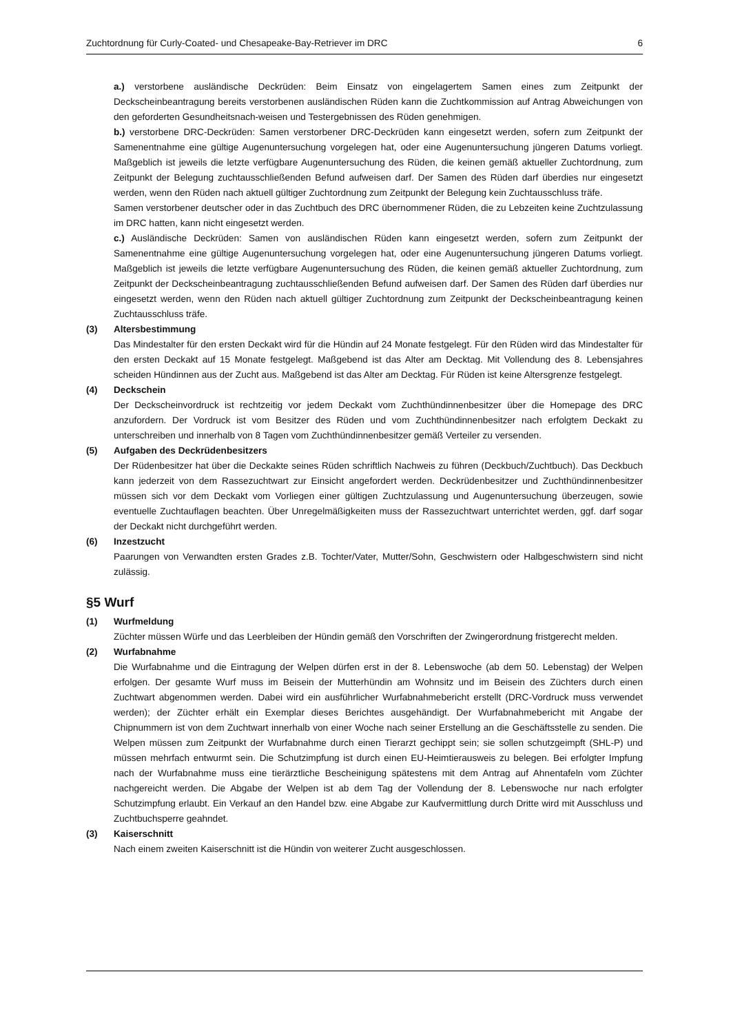Zuchtordnung für Curly-Coated- und Chesapeake-Bay-Retriever im DRC 6
a.) verstorbene ausländische Deckrüden: Beim Einsatz von eingelagertem Samen eines zum Zeitpunkt der Deckscheinbeantragung bereits verstorbenen ausländischen Rüden kann die Zuchtkommission auf Antrag Abweichungen von den geforderten Gesundheitsnach-weisen und Testergebnissen des Rüden genehmigen.
b.) verstorbene DRC-Deckrüden: Samen verstorbener DRC-Deckrüden kann eingesetzt werden, sofern zum Zeitpunkt der Samenentnahme eine gültige Augenuntersuchung vorgelegen hat, oder eine Augenuntersuchung jüngeren Datums vorliegt. Maßgeblich ist jeweils die letzte verfügbare Augenuntersuchung des Rüden, die keinen gemäß aktueller Zuchtordnung, zum Zeitpunkt der Belegung zuchtausschließenden Befund aufweisen darf. Der Samen des Rüden darf überdies nur eingesetzt werden, wenn den Rüden nach aktuell gültiger Zuchtordnung zum Zeitpunkt der Belegung kein Zuchtausschluss träfe.
Samen verstorbener deutscher oder in das Zuchtbuch des DRC übernommener Rüden, die zu Lebzeiten keine Zuchtzulassung im DRC hatten, kann nicht eingesetzt werden.
c.) Ausländische Deckrüden: Samen von ausländischen Rüden kann eingesetzt werden, sofern zum Zeitpunkt der Samenentnahme eine gültige Augenuntersuchung vorgelegen hat, oder eine Augenuntersuchung jüngeren Datums vorliegt. Maßgeblich ist jeweils die letzte verfügbare Augenuntersuchung des Rüden, die keinen gemäß aktueller Zuchtordnung, zum Zeitpunkt der Deckscheinbeantragung zuchtausschließenden Befund aufweisen darf. Der Samen des Rüden darf überdies nur eingesetzt werden, wenn den Rüden nach aktuell gültiger Zuchtordnung zum Zeitpunkt der Deckscheinbeantragung keinen Zuchtausschluss träfe.
(3) Altersbestimmung
Das Mindestalter für den ersten Deckakt wird für die Hündin auf 24 Monate festgelegt. Für den Rüden wird das Mindestalter für den ersten Deckakt auf 15 Monate festgelegt. Maßgebend ist das Alter am Decktag. Mit Vollendung des 8. Lebensjahres scheiden Hündinnen aus der Zucht aus. Maßgebend ist das Alter am Decktag. Für Rüden ist keine Altersgrenze festgelegt.
(4) Deckschein
Der Deckscheinvordruck ist rechtzeitig vor jedem Deckakt vom Zuchthündinnenbesitzer über die Homepage des DRC anzufordern. Der Vordruck ist vom Besitzer des Rüden und vom Zuchthündinnenbesitzer nach erfolgtem Deckakt zu unterschreiben und innerhalb von 8 Tagen vom Zuchthündinnenbesitzer gemäß Verteiler zu versenden.
(5) Aufgaben des Deckrüdenbesitzers
Der Rüdenbesitzer hat über die Deckakte seines Rüden schriftlich Nachweis zu führen (Deckbuch/Zuchtbuch). Das Deckbuch kann jederzeit von dem Rassezuchtwart zur Einsicht angefordert werden. Deckrüdenbesitzer und Zuchthündinnenbesitzer müssen sich vor dem Deckakt vom Vorliegen einer gültigen Zuchtzulassung und Augenuntersuchung überzeugen, sowie eventuelle Zuchtauflagen beachten. Über Unregelmäßigkeiten muss der Rassezuchtwart unterrichtet werden, ggf. darf sogar der Deckakt nicht durchgeführt werden.
(6) Inzestzucht
Paarungen von Verwandten ersten Grades z.B. Tochter/Vater, Mutter/Sohn, Geschwistern oder Halbgeschwistern sind nicht zulässig.
§5 Wurf
(1) Wurfmeldung
Züchter müssen Würfe und das Leerbleiben der Hündin gemäß den Vorschriften der Zwingerordnung fristgerecht melden.
(2) Wurfabnahme
Die Wurfabnahme und die Eintragung der Welpen dürfen erst in der 8. Lebenswoche (ab dem 50. Lebenstag) der Welpen erfolgen. Der gesamte Wurf muss im Beisein der Mutterhündin am Wohnsitz und im Beisein des Züchters durch einen Zuchtwart abgenommen werden. Dabei wird ein ausführlicher Wurfabnahmebericht erstellt (DRC-Vordruck muss verwendet werden); der Züchter erhält ein Exemplar dieses Berichtes ausgehändigt. Der Wurfabnahmebericht mit Angabe der Chipnummern ist von dem Zuchtwart innerhalb von einer Woche nach seiner Erstellung an die Geschäftsstelle zu senden. Die Welpen müssen zum Zeitpunkt der Wurfabnahme durch einen Tierarzt gechippt sein; sie sollen schutzgeimpft (SHL-P) und müssen mehrfach entwurmt sein. Die Schutzimpfung ist durch einen EU-Heimtierausweis zu belegen. Bei erfolgter Impfung nach der Wurfabnahme muss eine tierärztliche Bescheinigung spätestens mit dem Antrag auf Ahnentafeln vom Züchter nachgereicht werden. Die Abgabe der Welpen ist ab dem Tag der Vollendung der 8. Lebenswoche nur nach erfolgter Schutzimpfung erlaubt. Ein Verkauf an den Handel bzw. eine Abgabe zur Kaufvermittlung durch Dritte wird mit Ausschluss und Zuchtbuchsperre geahndet.
(3) Kaiserschnitt
Nach einem zweiten Kaiserschnitt ist die Hündin von weiterer Zucht ausgeschlossen.